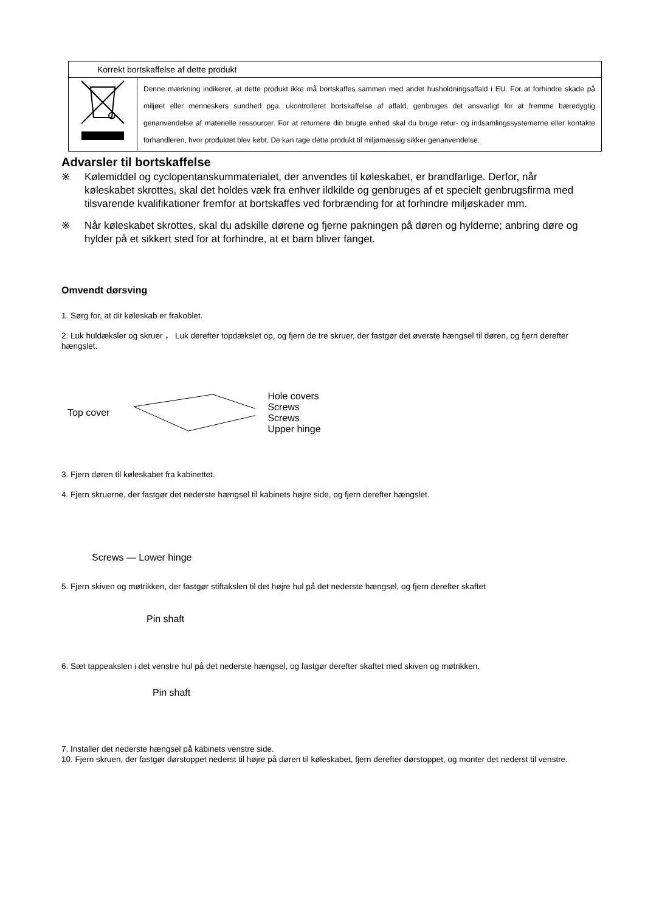| Korrekt bortskaffelse af dette produkt | |
| | Denne mærkning indikerer, at dette produkt ikke må bortskaffes sammen med andet husholdningsaffald i EU. For at forhindre skade på miljøet eller menneskers sundhed pga. ukontrolleret bortskaffelse af affald, genbruges det ansvarligt for at fremme bæredygtig genanvendelse af materielle ressourcer. For at returnere din brugte enhed skal du bruge retur- og indsamlingssystemerne eller kontakte forhandleren, hvor produktet blev købt. De kan tage dette produkt til miljømæssig sikker genanvendelse. |
Advarsler til bortskaffelse
※ Kølemiddel og cyclopentanskummaterialet, der anvendes til køleskabet, er brandfarlige. Derfor, når køleskabet skrottes, skal det holdes væk fra enhver ildkilde og genbruges af et specielt genbrugsfirma med tilsvarende kvalifikationer fremfor at bortskaffes ved forbrænding for at forhindre miljøskader mm.
※ Når køleskabet skrottes, skal du adskille dørene og fjerne pakningen på døren og hylderne; anbring døre og hylder på et sikkert sted for at forhindre, at et barn bliver fanget.
Omvendt dørsving
1. Sørg for, at dit køleskab er frakoblet.
2. Luk huldæksler og skruer ， Luk derefter topdækslet op, og fjern de tre skruer, der fastgør det øverste hængsel til døren, og fjern derefter hængslet.
Top cover Hole covers
Screws
Screws
Upper hinge
3. Fjern døren til køleskabet fra kabinettet.
4. Fjern skruerne, der fastgør det nederste hængsel til kabinets højre side, og fjern derefter hængslet.
Screws — Lower hinge
5. Fjern skiven og møtrikken, der fastgør stiftakslen til det højre hul på det nederste hængsel, og fjern derefter skaftet
Pin shaft
6. Sæt tappeakslen i det venstre hul på det nederste hængsel, og fastgør derefter skaftet med skiven og møtrikken.
Pin shaft
7. Installer det nederste hængsel på kabinets venstre side.
10. Fjern skruen, der fastgør dørstoppet nederst til højre på døren til køleskabet, fjern derefter dørstoppet, og monter det nederst til venstre.